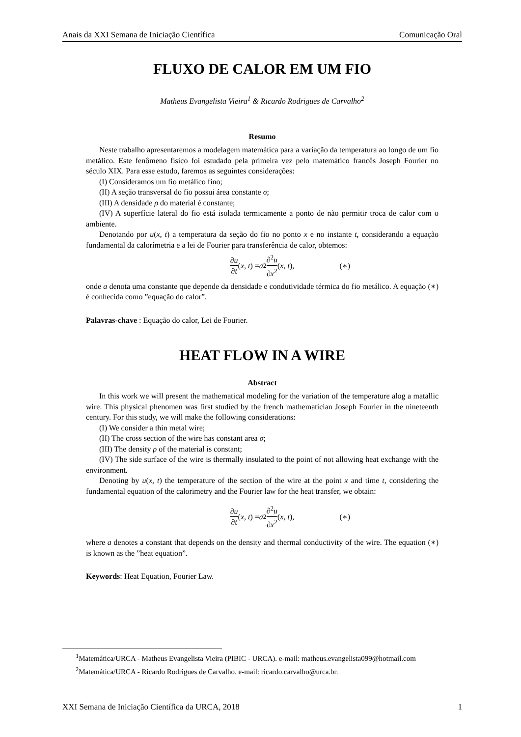Anais da XXI Semana de Iniciação Científica Comunicação Oral
FLUXO DE CALOR EM UM FIO
Matheus Evangelista Vieira<sup>1</sup> & Ricardo Rodrigues de Carvalho<sup>2</sup>
Resumo
Neste trabalho apresentaremos a modelagem matemática para a variação da temperatura ao longo de um fio metálico. Este fenômeno físico foi estudado pela primeira vez pelo matemático francês Joseph Fourier no século XIX. Para esse estudo, faremos as seguintes considerações:
(I) Consideramos um fio metálico fino;
(II) A seção transversal do fio possui área constante σ;
(III) A densidade ρ do material é constante;
(IV) A superfície lateral do fio está isolada termicamente a ponto de não permitir troca de calor com o ambiente.
Denotando por u(x, t) a temperatura da seção do fio no ponto x e no instante t, considerando a equação fundamental da calorímetria e a lei de Fourier para transferência de calor, obtemos:
∂u ∂t (x, t) = a<sup>2</sup> ∂<sup>2</sup>u ∂x<sup>2</sup> (x, t), (∗)
onde a denota uma constante que depende da densidade e condutividade térmica do fio metálico. A equação (∗) é conhecida como ”equação do calor”.
Palavras-chave : Equação do calor, Lei de Fourier.
HEAT FLOW IN A WIRE
Abstract
In this work we will present the mathematical modeling for the variation of the temperature alog a matallic wire. This physical phenomen was first studied by the french mathematician Joseph Fourier in the nineteenth century. For this study, we will make the following considerations:
(I) We consider a thin metal wire;
(II) The cross section of the wire has constant area σ;
(III) The density ρ of the material is constant;
(IV) The side surface of the wire is thermally insulated to the point of not allowing heat exchange with the environment.
Denoting by u(x, t) the temperature of the section of the wire at the point x and time t, considering the fundamental equation of the calorimetry and the Fourier law for the heat transfer, we obtain:
∂u ∂t (x, t) = a<sup>2</sup> ∂<sup>2</sup>u ∂x<sup>2</sup> (x, t), (∗)
where a denotes a constant that depends on the density and thermal conductivity of the wire. The equation (∗) is known as the ”heat equation”.
Keywords: Heat Equation, Fourier Law.
<sup>1</sup> Matemática/URCA - Matheus Evangelista Vieira (PIBIC - URCA). e-mail: matheus.evangelista099@hotmail.com
<sup>2</sup> Matemática/URCA - Ricardo Rodrigues de Carvalho. e-mail: ricardo.carvalho@urca.br.
XXI Semana de Iniciação Científica da URCA, 2018 1